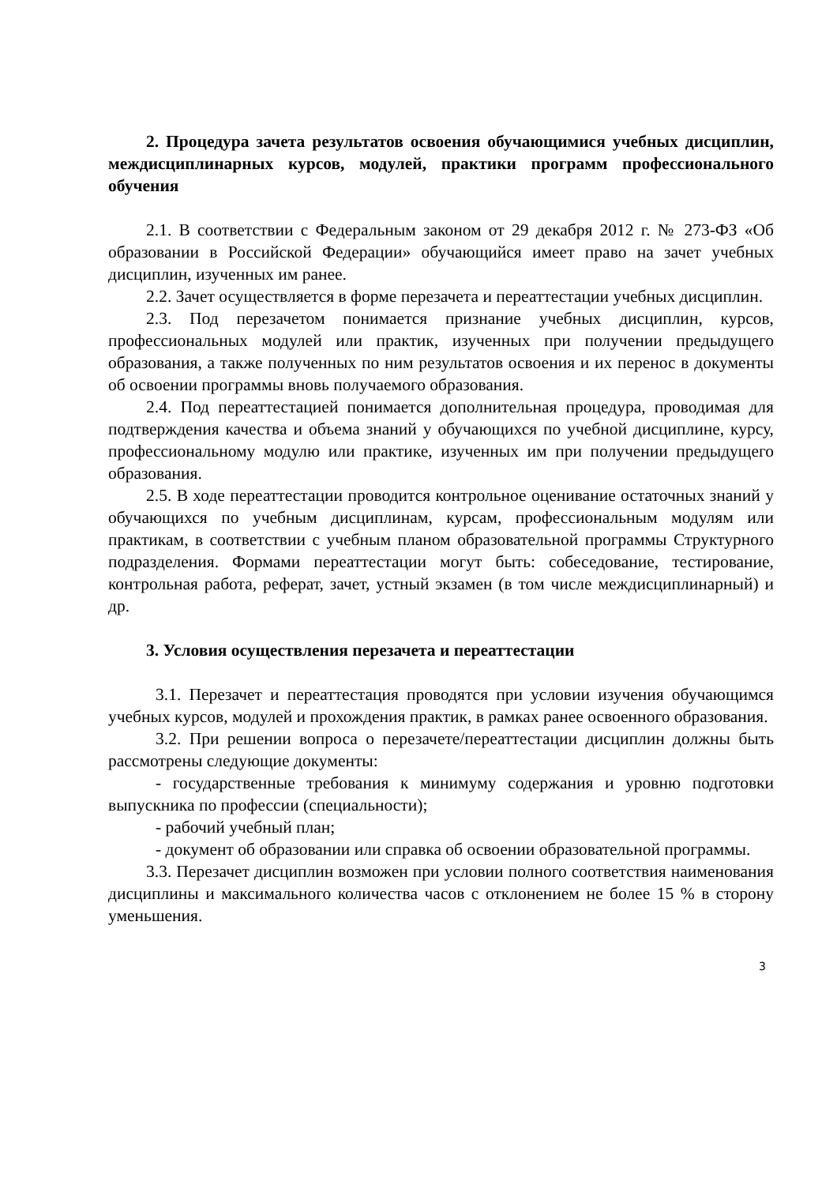2. Процедура зачета результатов освоения обучающимися учебных дисциплин, междисциплинарных курсов, модулей, практики программ профессионального обучения
2.1. В соответствии с Федеральным законом от 29 декабря 2012 г. № 273-ФЗ «Об образовании в Российской Федерации» обучающийся имеет право на зачет учебных дисциплин, изученных им ранее.
2.2. Зачет осуществляется в форме перезачета и переаттестации учебных дисциплин.
2.3. Под перезачетом понимается признание учебных дисциплин, курсов, профессиональных модулей или практик, изученных при получении предыдущего образования, а также полученных по ним результатов освоения и их перенос в документы об освоении программы вновь получаемого образования.
2.4. Под переаттестацией понимается дополнительная процедура, проводимая для подтверждения качества и объема знаний у обучающихся по учебной дисциплине, курсу, профессиональному модулю или практике, изученных им при получении предыдущего образования.
2.5. В ходе переаттестации проводится контрольное оценивание остаточных знаний у обучающихся по учебным дисциплинам, курсам, профессиональным модулям или практикам, в соответствии с учебным планом образовательной программы Структурного подразделения. Формами переаттестации могут быть: собеседование, тестирование, контрольная работа, реферат, зачет, устный экзамен (в том числе междисциплинарный) и др.
3. Условия осуществления перезачета и переаттестации
3.1. Перезачет и переаттестация проводятся при условии изучения обучающимся учебных курсов, модулей и прохождения практик, в рамках ранее освоенного образования.
3.2. При решении вопроса о перезачете/переаттестации дисциплин должны быть рассмотрены следующие документы:
- государственные требования к минимуму содержания и уровню подготовки выпускника по профессии (специальности);
- рабочий учебный план;
- документ об образовании или справка об освоении образовательной программы.
3.3. Перезачет дисциплин возможен при условии полного соответствия наименования дисциплины и максимального количества часов с отклонением не более 15 % в сторону уменьшения.
3